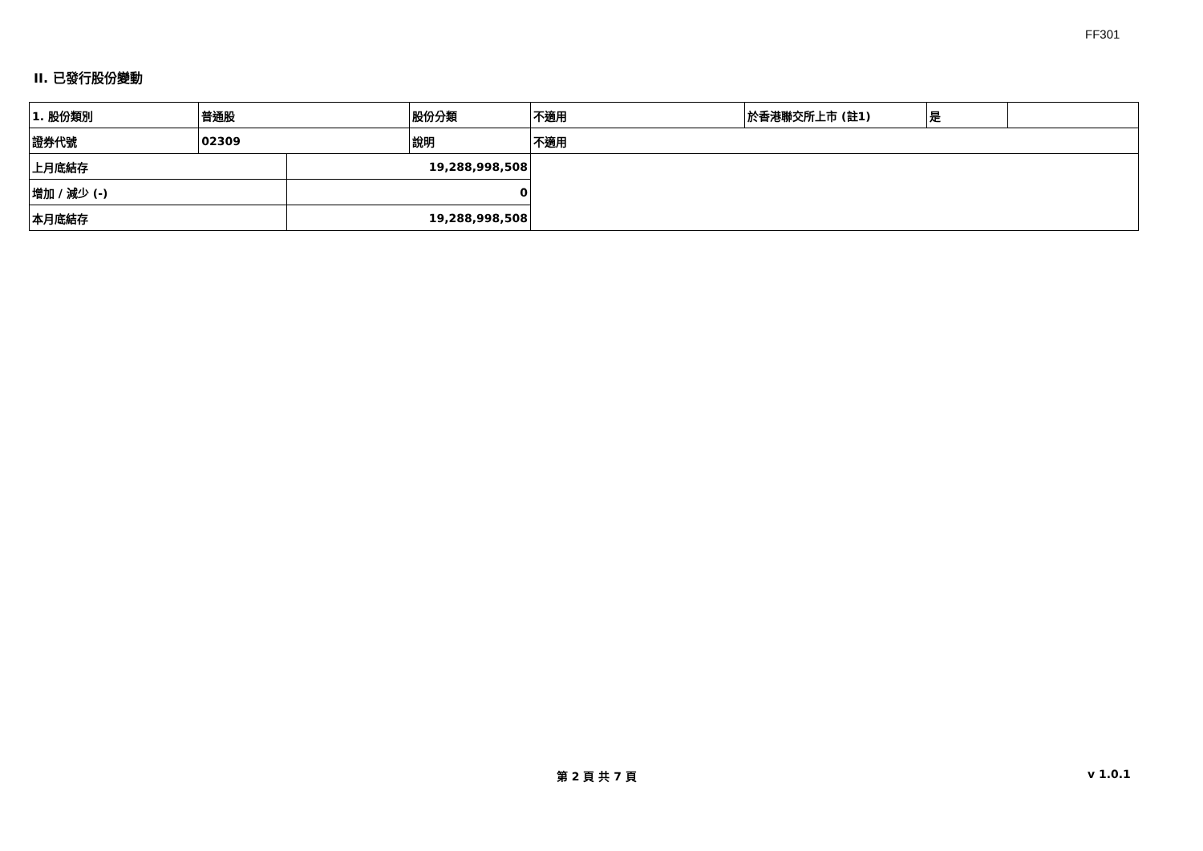FF301
II. 已發行股份變動
| 1. 股份類別 | 普通股 | | 股份分類 | 不適用 | 於香港聯交所上市 (註1) | 是 | |
| 證券代號 | 02309 | | 說明 | 不適用 | | | |
| 上月底結存 | | 19,288,998,508 | | | | | |
| 增加 / 減少 (-) | | 0 | | | | | |
| 本月底結存 | | 19,288,998,508 | | | | | |
第 2 頁 共 7 頁 v 1.0.1